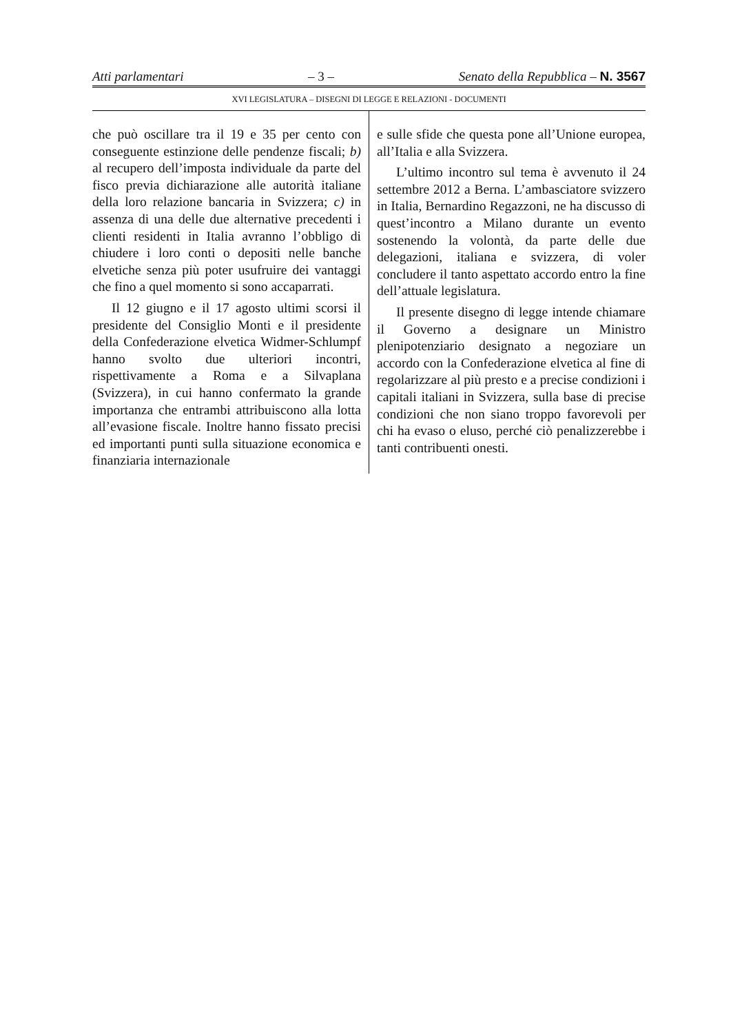Atti parlamentari – 3 – Senato della Repubblica – N. 3567
XVI LEGISLATURA – DISEGNI DI LEGGE E RELAZIONI - DOCUMENTI
che può oscillare tra il 19 e 35 per cento con conseguente estinzione delle pendenze fiscali; b) al recupero dell’imposta individuale da parte del fisco previa dichiarazione alle autorità italiane della loro relazione bancaria in Svizzera; c) in assenza di una delle due alternative precedenti i clienti residenti in Italia avranno l’obbligo di chiudere i loro conti o depositi nelle banche elvetiche senza più poter usufruire dei vantaggi che fino a quel momento si sono accaparrati.
Il 12 giugno e il 17 agosto ultimi scorsi il presidente del Consiglio Monti e il presidente della Confederazione elvetica Widmer-Schlumpf hanno svolto due ulteriori incontri, rispettivamente a Roma e a Silvaplana (Svizzera), in cui hanno confermato la grande importanza che entrambi attribuiscono alla lotta all’evasione fiscale. Inoltre hanno fissato precisi ed importanti punti sulla situazione economica e finanziaria internazionale
e sulle sfide che questa pone all’Unione europea, all’Italia e alla Svizzera.
L’ultimo incontro sul tema è avvenuto il 24 settembre 2012 a Berna. L’ambasciatore svizzero in Italia, Bernardino Regazzoni, ne ha discusso di quest’incontro a Milano durante un evento sostenendo la volontà, da parte delle due delegazioni, italiana e svizzera, di voler concludere il tanto aspettato accordo entro la fine dell’attuale legislatura.
Il presente disegno di legge intende chiamare il Governo a designare un Ministro plenipotenziario designato a negoziare un accordo con la Confederazione elvetica al fine di regolarizzare al più presto e a precise condizioni i capitali italiani in Svizzera, sulla base di precise condizioni che non siano troppo favorevoli per chi ha evaso o eluso, perché ciò penalizzerebbe i tanti contribuenti onesti.